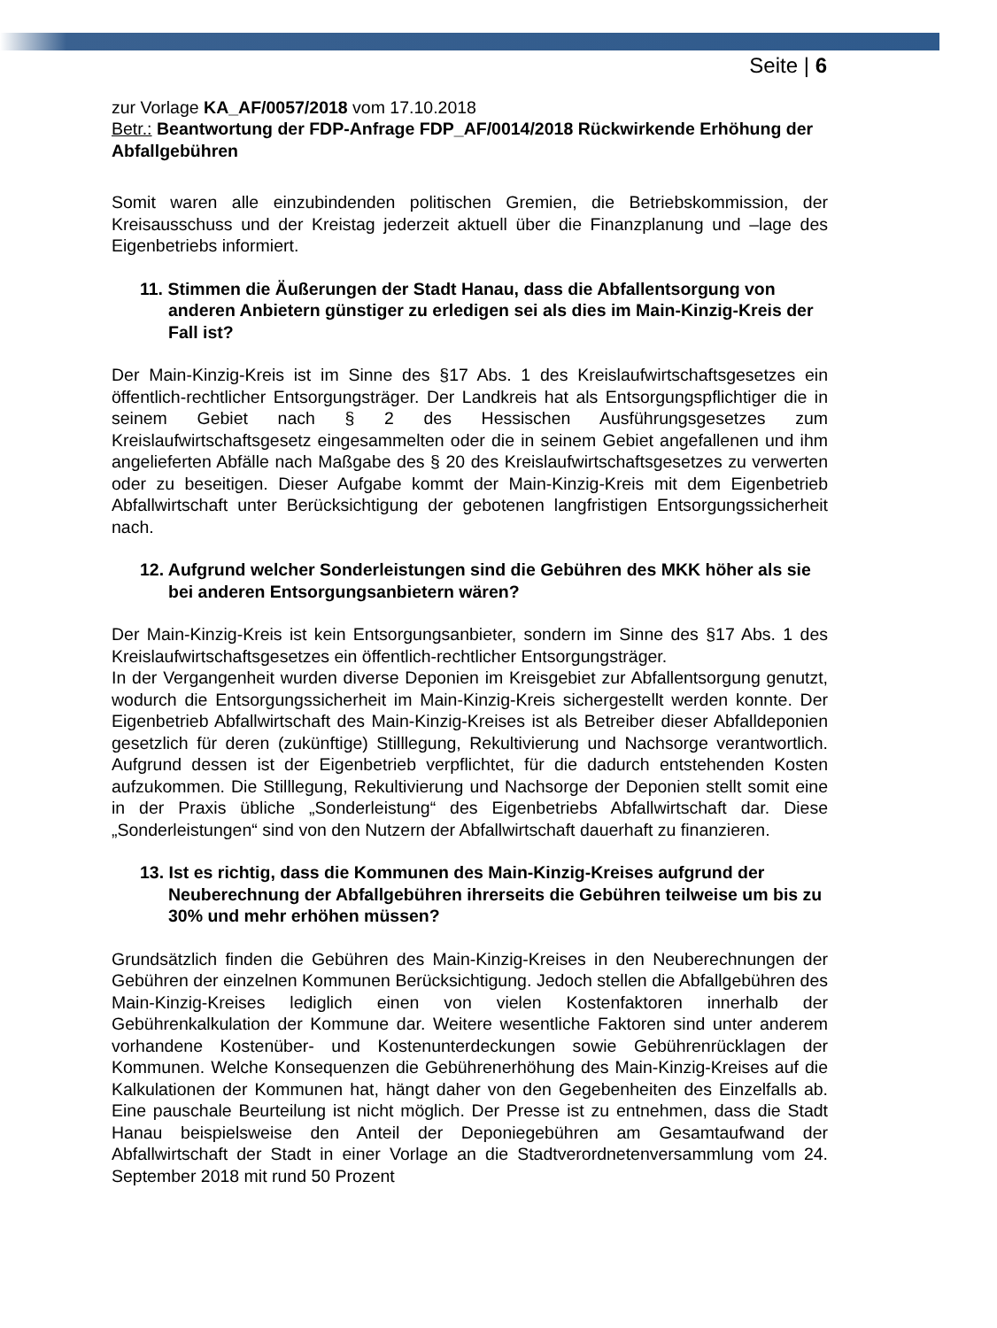Seite | 6
zur Vorlage KA_AF/0057/2018 vom 17.10.2018
Betr.: Beantwortung der FDP-Anfrage FDP_AF/0014/2018 Rückwirkende Erhöhung der Abfallgebühren
Somit waren alle einzubindenden politischen Gremien, die Betriebskommission, der Kreisausschuss und der Kreistag jederzeit aktuell über die Finanzplanung und –lage des Eigenbetriebs informiert.
11. Stimmen die Äußerungen der Stadt Hanau, dass die Abfallentsorgung von anderen Anbietern günstiger zu erledigen sei als dies im Main-Kinzig-Kreis der Fall ist?
Der Main-Kinzig-Kreis ist im Sinne des §17 Abs. 1 des Kreislaufwirtschaftsgesetzes ein öffentlich-rechtlicher Entsorgungsträger. Der Landkreis hat als Entsorgungspflichtiger die in seinem Gebiet nach § 2 des Hessischen Ausführungsgesetzes zum Kreislaufwirtschaftsgesetz eingesammelten oder die in seinem Gebiet angefallenen und ihm angelieferten Abfälle nach Maßgabe des § 20 des Kreislaufwirtschaftsgesetzes zu verwerten oder zu beseitigen. Dieser Aufgabe kommt der Main-Kinzig-Kreis mit dem Eigenbetrieb Abfallwirtschaft unter Berücksichtigung der gebotenen langfristigen Entsorgungssicherheit nach.
12. Aufgrund welcher Sonderleistungen sind die Gebühren des MKK höher als sie bei anderen Entsorgungsanbietern wären?
Der Main-Kinzig-Kreis ist kein Entsorgungsanbieter, sondern im Sinne des §17 Abs. 1 des Kreislaufwirtschaftsgesetzes ein öffentlich-rechtlicher Entsorgungsträger.
In der Vergangenheit wurden diverse Deponien im Kreisgebiet zur Abfallentsorgung genutzt, wodurch die Entsorgungssicherheit im Main-Kinzig-Kreis sichergestellt werden konnte. Der Eigenbetrieb Abfallwirtschaft des Main-Kinzig-Kreises ist als Betreiber dieser Abfalldeponien gesetzlich für deren (zukünftige) Stilllegung, Rekultivierung und Nachsorge verantwortlich. Aufgrund dessen ist der Eigenbetrieb verpflichtet, für die dadurch entstehenden Kosten aufzukommen. Die Stilllegung, Rekultivierung und Nachsorge der Deponien stellt somit eine in der Praxis übliche „Sonderleistung“ des Eigenbetriebs Abfallwirtschaft dar. Diese „Sonderleistungen“ sind von den Nutzern der Abfallwirtschaft dauerhaft zu finanzieren.
13. Ist es richtig, dass die Kommunen des Main-Kinzig-Kreises aufgrund der Neuberechnung der Abfallgebühren ihrerseits die Gebühren teilweise um bis zu 30% und mehr erhöhen müssen?
Grundsätzlich finden die Gebühren des Main-Kinzig-Kreises in den Neuberechnungen der Gebühren der einzelnen Kommunen Berücksichtigung. Jedoch stellen die Abfallgebühren des Main-Kinzig-Kreises lediglich einen von vielen Kostenfaktoren innerhalb der Gebührenkalkulation der Kommune dar. Weitere wesentliche Faktoren sind unter anderem vorhandene Kostenüber- und Kostenunterdeckungen sowie Gebührenrücklagen der Kommunen. Welche Konsequenzen die Gebührenerhöhung des Main-Kinzig-Kreises auf die Kalkulationen der Kommunen hat, hängt daher von den Gegebenheiten des Einzelfalls ab. Eine pauschale Beurteilung ist nicht möglich. Der Presse ist zu entnehmen, dass die Stadt Hanau beispielsweise den Anteil der Deponiegebühren am Gesamtaufwand der Abfallwirtschaft der Stadt in einer Vorlage an die Stadtverordnetenversammlung vom 24. September 2018 mit rund 50 Prozent